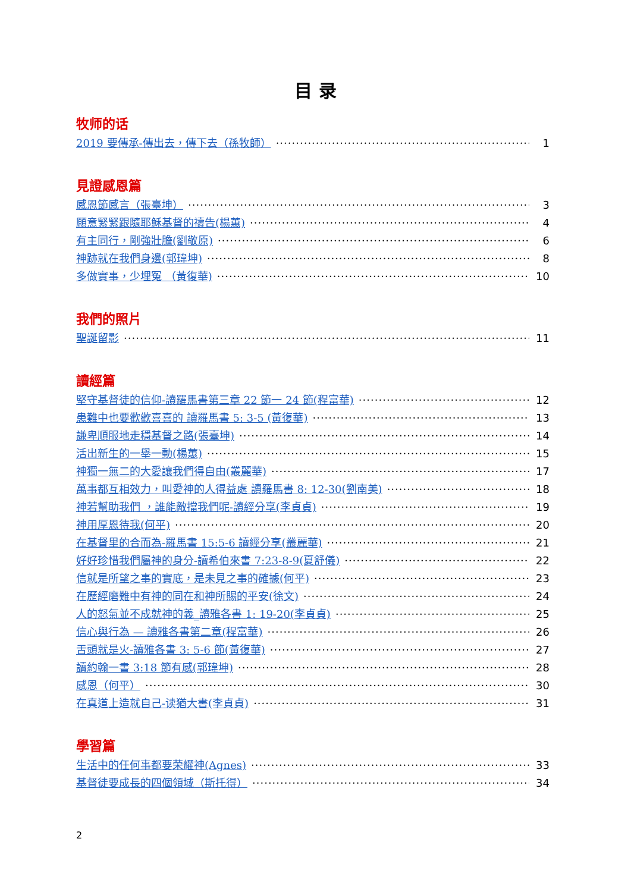目 录
牧师的话
2019 要傳承-傳出去，傳下去（孫牧師） 1
見證感恩篇
感恩節感言（張臺坤） 3
願意緊緊跟隨耶穌基督的禱告(楊蕙) 4
有主同行，剛強壯膽(劉敬原) 6
神跡就在我們身邊(郭瑋坤) 8
多做實事，少埋冤 （黃復華) 10
我們的照片
聖誕留影 11
讀經篇
堅守基督徒的信仰-讀羅馬書第三章 22 節一 24 節(程富華) 12
患難中也要歡歡喜喜的 讀羅馬書 5: 3-5 (黃復華) 13
謙卑順服地走穩基督之路(張臺坤) 14
活出新生的一舉一動(楊蕙) 15
神獨一無二的大愛讓我們得自由(叢麗華) 17
萬事都互相效力，叫愛神的人得益處 讀羅馬書 8: 12-30(劉南美) 18
神若幫助我們 ，誰能敵擋我們呢-讀經分享(李貞貞) 19
神用厚恩待我(何平) 20
在基督里的合而為-羅馬書 15:5-6 讀經分享(叢麗華) 21
好好珍惜我們屬神的身分-讀希伯來書 7:23-8-9(夏舒儀) 22
信就是所望之事的實底，是未見之事的確據(何平) 23
在歷經磨難中有神的同在和神所賜的平安(徐文) 24
人的怒氣並不成就神的義_讀雅各書 1: 19-20(李貞貞) 25
信心與行為 — 讀雅各書第二章(程富華) 26
舌頭就是火-讀雅各書 3: 5-6 節(黃復華) 27
讀約翰一書 3:18 節有感(郭瑋坤) 28
感恩（何平） 30
在真道上造就自己-读猶大書(李貞貞) 31
學習篇
生活中的任何事都要荣耀神(Agnes) 33
基督徒要成長的四個領域（斯托得） 34
2